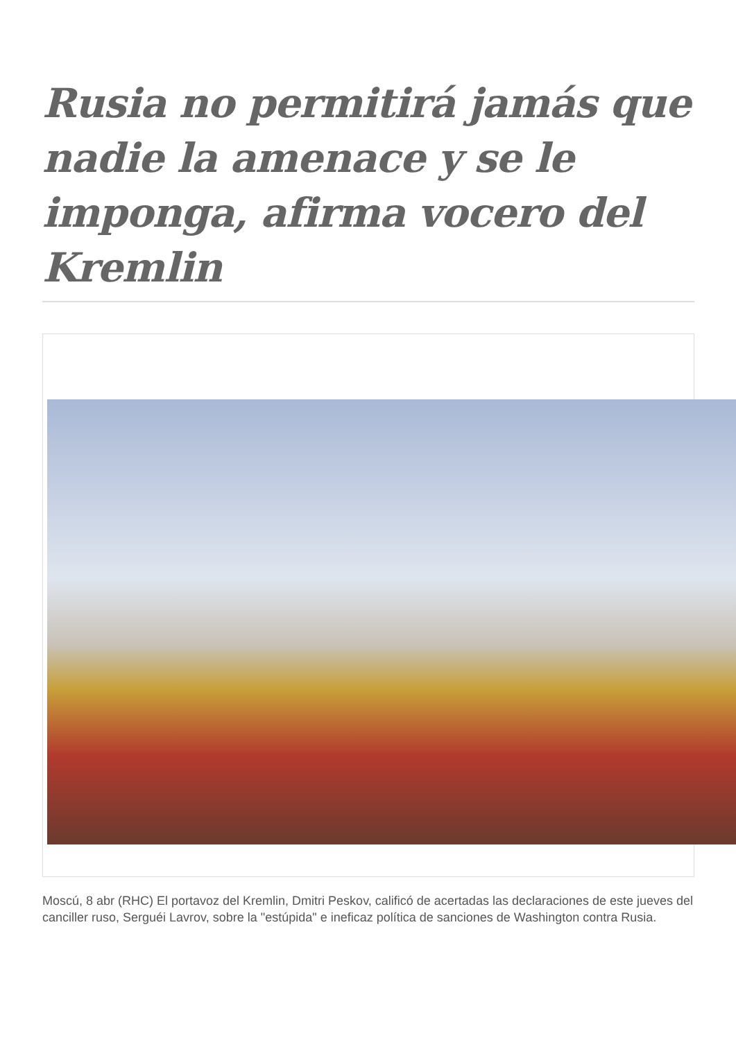Rusia no permitirá jamás que nadie la amenace y se le imponga, afirma vocero del Kremlin
Moscú, 8 abr (RHC) El portavoz del Kremlin, Dmitri Peskov, calificó de acertadas las declaraciones de este jueves del canciller ruso, Serguéi Lavrov, sobre la "estúpida" e ineficaz política de sanciones de Washington contra Rusia.